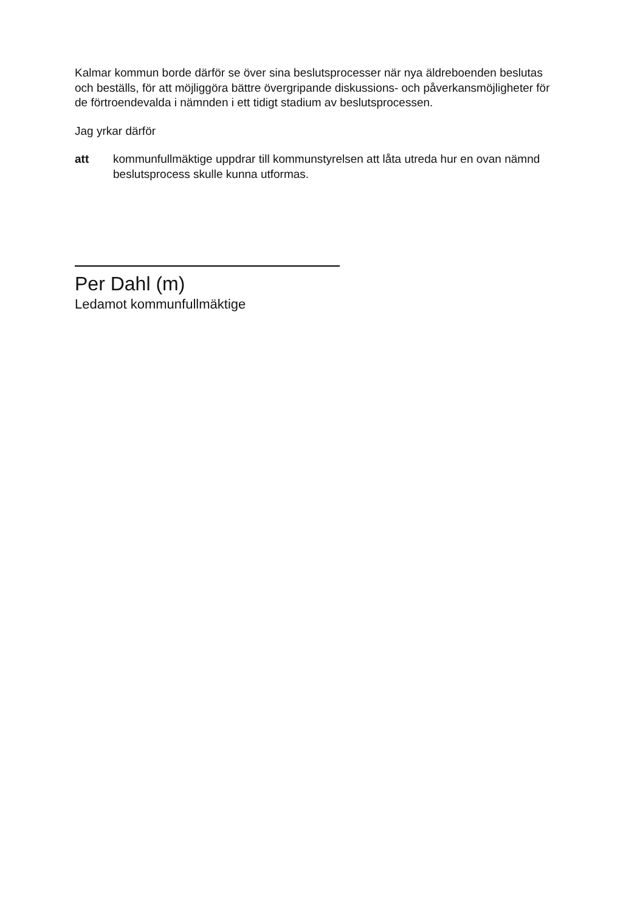Kalmar kommun borde därför se över sina beslutsprocesser när nya äldreboenden beslutas och beställs, för att möjliggöra bättre övergripande diskussions- och påver­kansmöjligheter för de förtroendevalda i nämnden i ett tidigt stadium av besluts­pro­cessen.
Jag yrkar därför
att kommunfullmäktige uppdrar till kommunstyrelsen att låta utreda hur en ovan nämnd beslutsprocess skulle kunna utformas.
Per Dahl (m)
Ledamot kommunfullmäktige